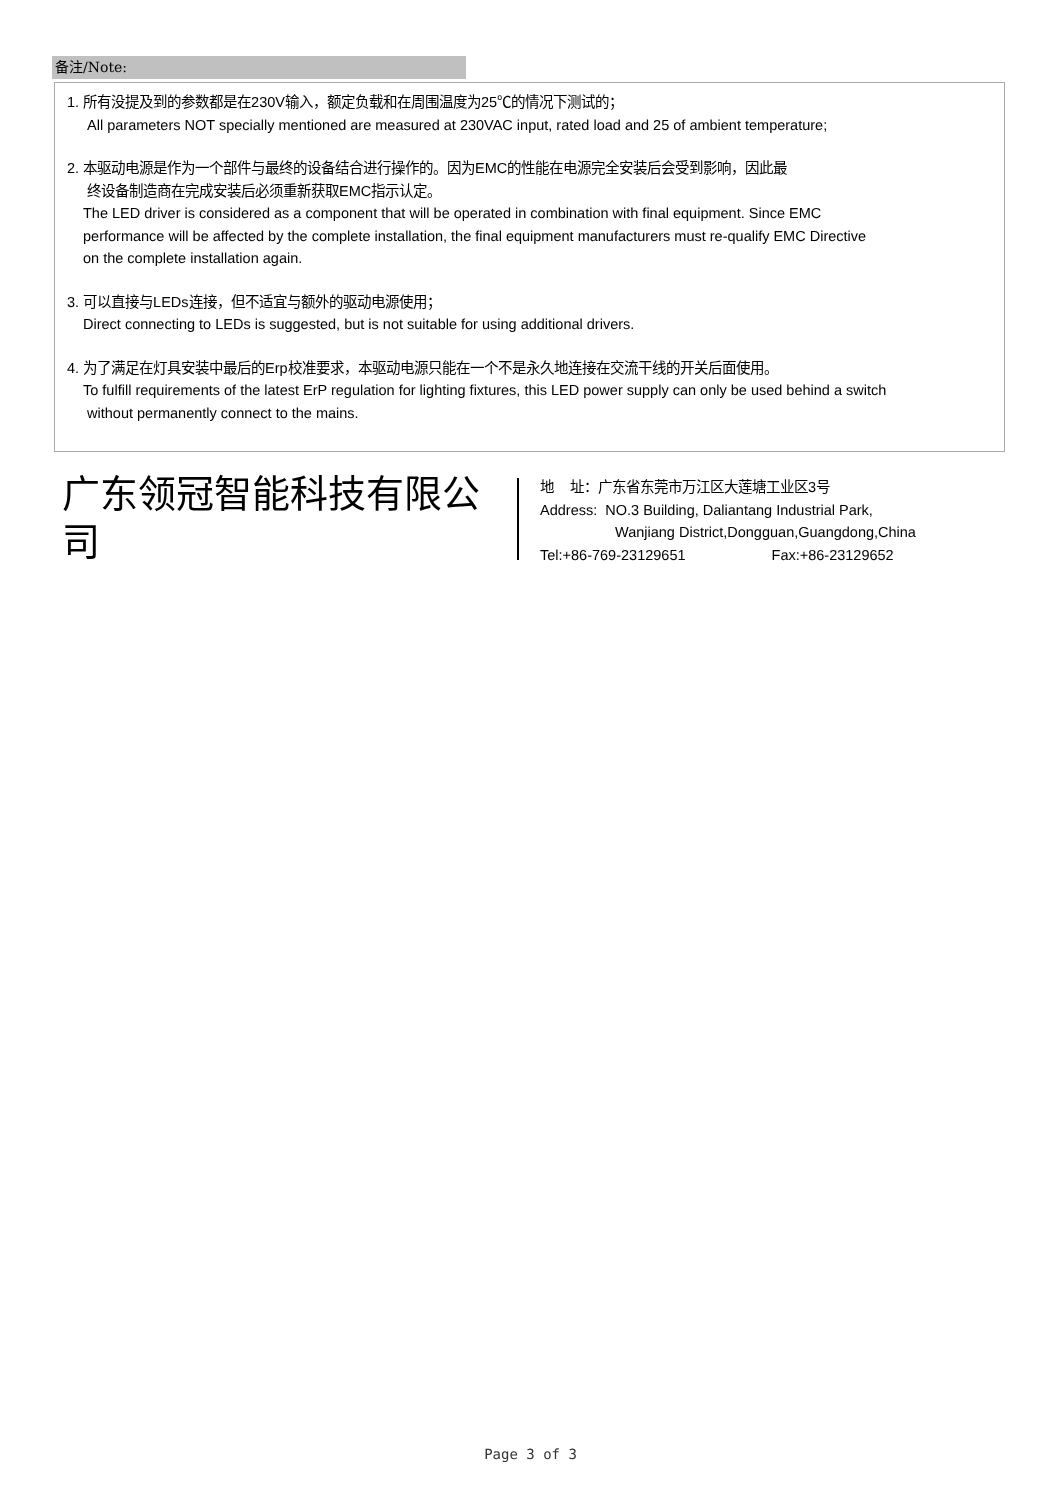备注/Note:
1. 所有没提及到的参数都是在230V输入，额定负载和在周围温度为25℃的情况下测试的；
All parameters NOT specially mentioned are measured at 230VAC input, rated load and 25 of ambient temperature;
2. 本驱动电源是作为一个部件与最终的设备结合进行操作的。因为EMC的性能在电源完全安装后会受到影响，因此最
终设备制造商在完成安装后必须重新获取EMC指示认定。
The LED driver is considered as a component that will be operated in combination with final equipment. Since EMC
performance will be affected by the complete installation, the final equipment manufacturers must re-qualify EMC Directive
on the complete installation again.
3. 可以直接与LEDs连接，但不适宜与额外的驱动电源使用；
Direct connecting to LEDs is suggested, but is not suitable for using additional drivers.
4. 为了满足在灯具安装中最后的Erp校准要求，本驱动电源只能在一个不是永久地连接在交流干线的开关后面使用。
To fulfill requirements of the latest ErP regulation for lighting fixtures, this LED power supply can only be used behind a switch
without permanently connect to the mains.
广东领冠智能科技有限公司
地 址：广东省东莞市万江区大莲塘工业区3号
Address: NO.3 Building, Daliantang Industrial Park,
Wanjiang District,Dongguan,Guangdong,China
Tel:+86-769-23129651 Fax:+86-23129652
Page 3 of 3